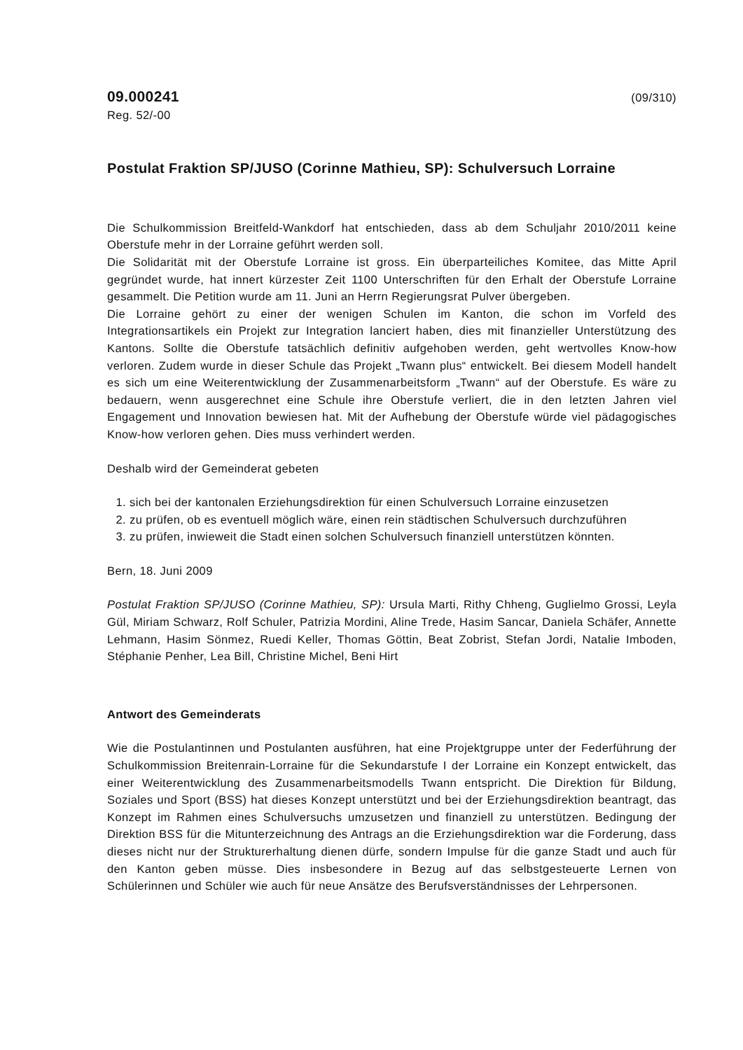09.000241 (09/310)
Reg. 52/-00
Postulat Fraktion SP/JUSO (Corinne Mathieu, SP): Schulversuch Lorraine
Die Schulkommission Breitfeld-Wankdorf hat entschieden, dass ab dem Schuljahr 2010/2011 keine Oberstufe mehr in der Lorraine geführt werden soll.
Die Solidarität mit der Oberstufe Lorraine ist gross. Ein überparteiliches Komitee, das Mitte April gegründet wurde, hat innert kürzester Zeit 1100 Unterschriften für den Erhalt der Oberstufe Lorraine gesammelt. Die Petition wurde am 11. Juni an Herrn Regierungsrat Pulver übergeben.
Die Lorraine gehört zu einer der wenigen Schulen im Kanton, die schon im Vorfeld des Integrationsartikels ein Projekt zur Integration lanciert haben, dies mit finanzieller Unterstützung des Kantons. Sollte die Oberstufe tatsächlich definitiv aufgehoben werden, geht wertvolles Know-how verloren. Zudem wurde in dieser Schule das Projekt „Twann plus“ entwickelt. Bei diesem Modell handelt es sich um eine Weiterentwicklung der Zusammenarbeitsform „Twann“ auf der Oberstufe. Es wäre zu bedauern, wenn ausgerechnet eine Schule ihre Oberstufe verliert, die in den letzten Jahren viel Engagement und Innovation bewiesen hat. Mit der Aufhebung der Oberstufe würde viel pädagogisches Know-how verloren gehen. Dies muss verhindert werden.
Deshalb wird der Gemeinderat gebeten
1. sich bei der kantonalen Erziehungsdirektion für einen Schulversuch Lorraine einzusetzen
2. zu prüfen, ob es eventuell möglich wäre, einen rein städtischen Schulversuch durchzuführen
3. zu prüfen, inwieweit die Stadt einen solchen Schulversuch finanziell unterstützen könnten.
Bern, 18. Juni 2009
Postulat Fraktion SP/JUSO (Corinne Mathieu, SP): Ursula Marti, Rithy Chheng, Guglielmo Grossi, Leyla Gül, Miriam Schwarz, Rolf Schuler, Patrizia Mordini, Aline Trede, Hasim Sancar, Daniela Schäfer, Annette Lehmann, Hasim Sönmez, Ruedi Keller, Thomas Göttin, Beat Zobrist, Stefan Jordi, Natalie Imboden, Stéphanie Penher, Lea Bill, Christine Michel, Beni Hirt
Antwort des Gemeinderats
Wie die Postulantinnen und Postulanten ausführen, hat eine Projektgruppe unter der Federführung der Schulkommission Breitenrain-Lorraine für die Sekundarstufe I der Lorraine ein Konzept entwickelt, das einer Weiterentwicklung des Zusammenarbeitsmodells Twann entspricht. Die Direktion für Bildung, Soziales und Sport (BSS) hat dieses Konzept unterstützt und bei der Erziehungsdirektion beantragt, das Konzept im Rahmen eines Schulversuchs umzusetzen und finanziell zu unterstützen. Bedingung der Direktion BSS für die Mitunterzeichnung des Antrags an die Erziehungsdirektion war die Forderung, dass dieses nicht nur der Strukturerhaltung dienen dürfe, sondern Impulse für die ganze Stadt und auch für den Kanton geben müsse. Dies insbesondere in Bezug auf das selbstgesteuerte Lernen von Schülerinnen und Schüler wie auch für neue Ansätze des Berufsverständnisses der Lehrpersonen.